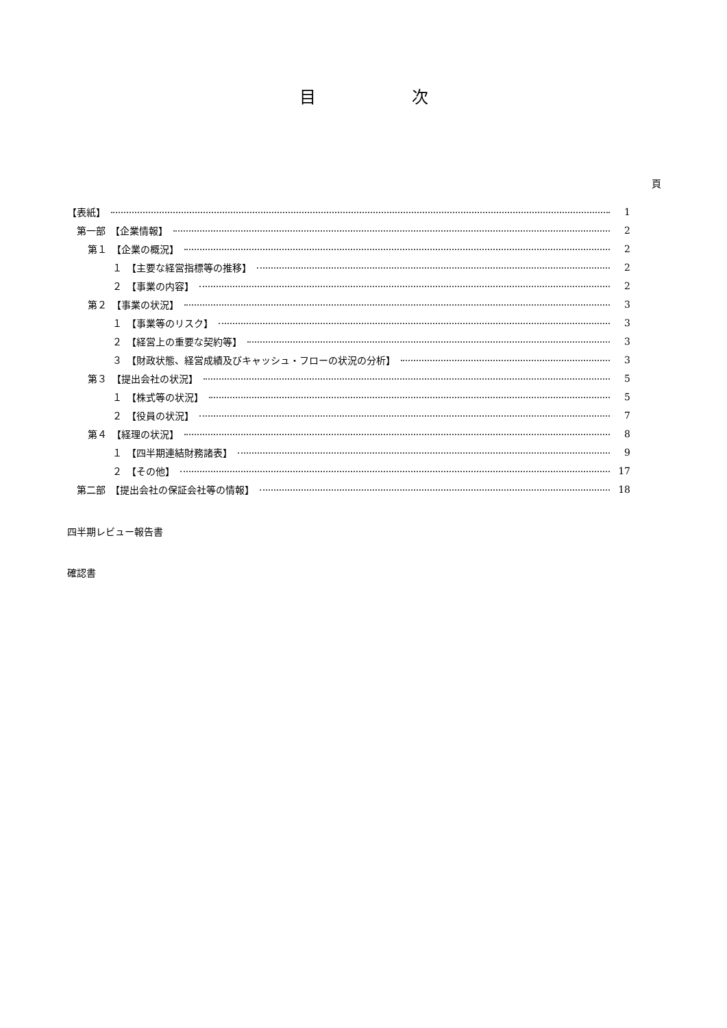目次
頁
【表紙】 1
第一部　【企業情報】 2
第１　【企業の概況】 2
１　【主要な経営指標等の推移】 2
２　【事業の内容】 2
第２　【事業の状況】 3
１　【事業等のリスク】 3
２　【経営上の重要な契約等】 3
３　【財政状態、経営成績及びキャッシュ・フローの状況の分析】 3
第３　【提出会社の状況】 5
１　【株式等の状況】 5
２　【役員の状況】 7
第４　【経理の状況】 8
１　【四半期連結財務諸表】 9
２　【その他】 17
第二部　【提出会社の保証会社等の情報】 18
四半期レビュー報告書
確認書